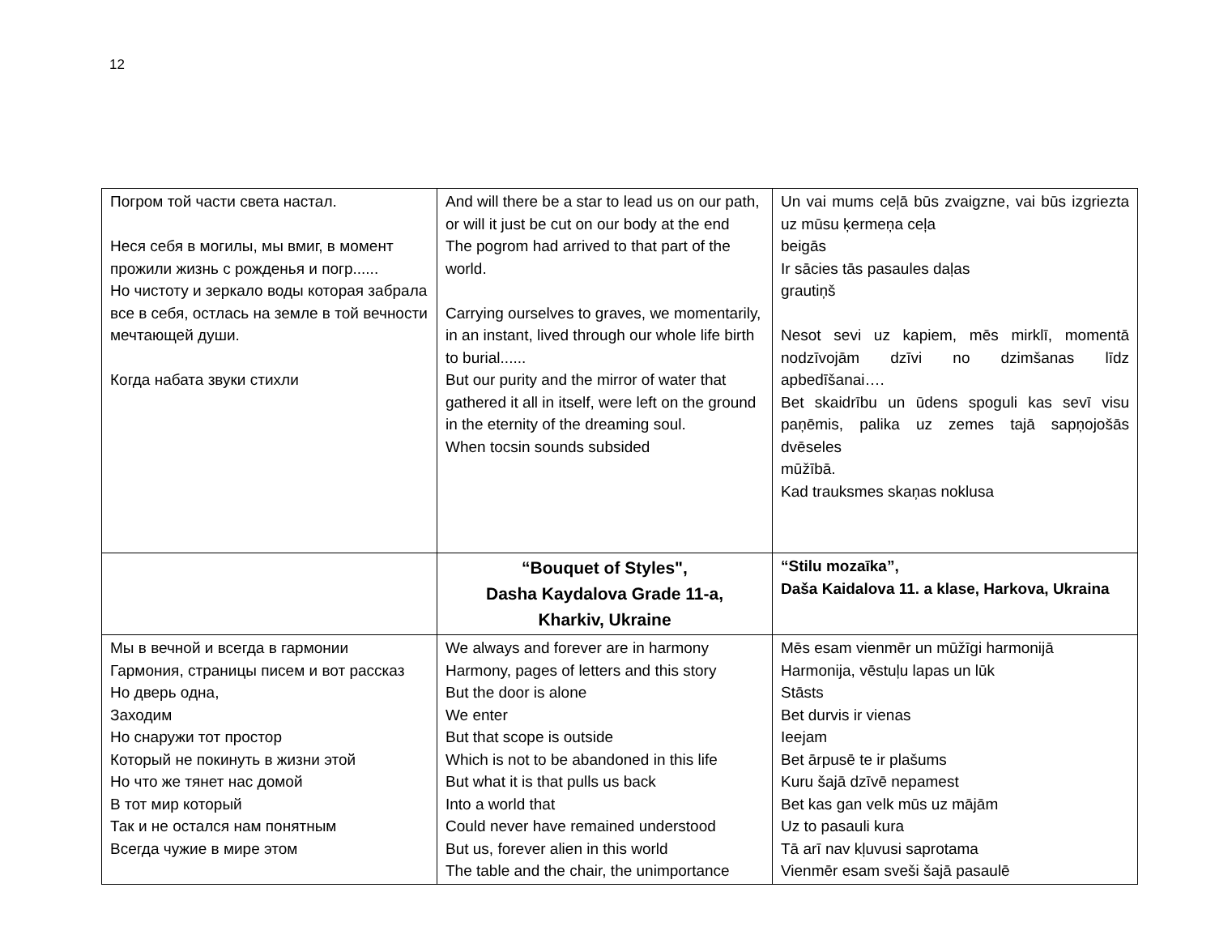12
| Погром той части света настал. Неся себя в могилы, мы вмиг, в момент прожили жизнь с рожденья и погр...... Но чистоту и зеркало воды которая забрала все в себя, остлась на земле в той вечности мечтающей души. Когда набата звуки стихли | And will there be a star to lead us on our path, or will it just be cut on our body at the end The pogrom had arrived to that part of the world. Carrying ourselves to graves, we momentarily, in an instant, lived through our whole life birth to burial...... But our purity and the mirror of water that gathered it all in itself, were left on the ground in the eternity of the dreaming soul. When tocsin sounds subsided | Un vai mums ceļā būs zvaigzne, vai būs izgriezta uz mūsu ķermeņa ceļa beigās Ir sācies tās pasaules daļas grautiņš Nesot sevi uz kapiem, mēs mirklī, momentā nodzīvojām dzīvi no dzimšanas līdz apbedīšanai…. Bet skaidrību un ūdens spoguli kas sevī visu paņēmis, palika uz zemes tajā sapņojošās dvēseles mūžībā. Kad trauksmes skaņas noklusa |
| | “Bouquet of Styles", Dasha Kaydalova Grade 11-a, Kharkiv, Ukraine | “Stilu mozaīka”, Daša Kaidalova 11. a klase, Harkova, Ukraina |
| Мы в вечной и всегда в гармонии Гармония, страницы писем и вот рассказ Но дверь одна, Заходим Но снаружи тот простор Который не покинуть в жизни этой Но что же тянет нас домой В тот мир который Так и не остался нам понятным Всегда чужие в мире этом | We always and forever are in harmony Harmony, pages of letters and this story But the door is alone We enter But that scope is outside Which is not to be abandoned in this life But what it is that pulls us back Into a world that Could never have remained understood But us, forever alien in this world The table and the chair, the unimportance | Mēs esam vienmēr un mūžīgi harmonijā Harmonija, vēstuļu lapas un lūk Stāsts Bet durvis ir vienas Ieejam Bet ārpusē te ir plašums Kuru šajā dzīvē nepamest Bet kas gan velk mūs uz mājām Uz to pasauli kura Tā arī nav kļuvusi saprotama Vienmēr esam sveši šajā pasaulē |